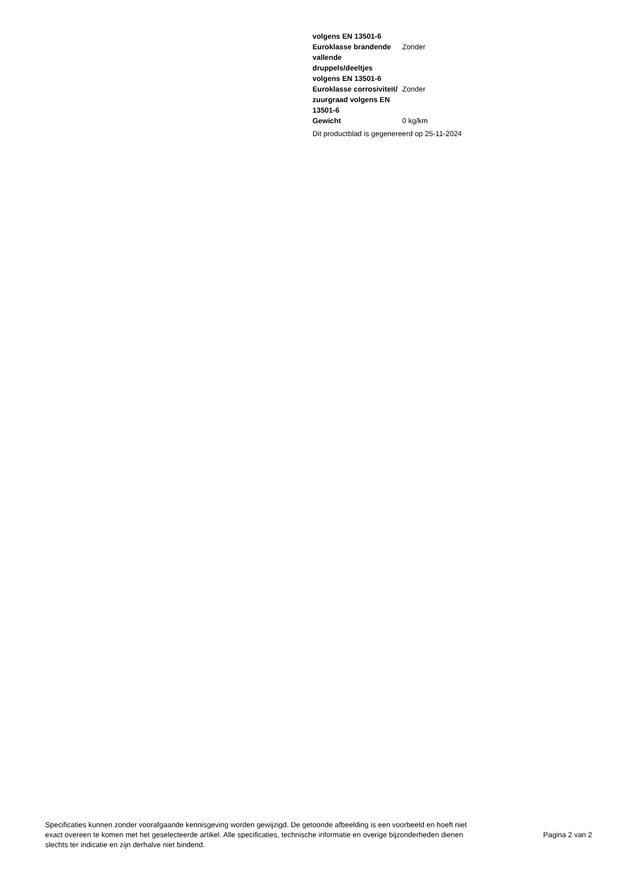| volgens EN 13501-6 | |
| Euroklasse brandende vallende druppels/deeltjes volgens EN 13501-6 | Zonder |
| Euroklasse corrosiviteit/ zuurgraad volgens EN 13501-6 | Zonder |
| Gewicht | 0 kg/km |
Dit productblad is gegenereerd op 25-11-2024
Specificaties kunnen zonder voorafgaande kennisgeving worden gewijzigd. De getoonde afbeelding is een voorbeeld en hoeft niet exact overeen te komen met het geselecteerde artikel. Alle specificaties, technische informatie en overige bijzonderheden dienen slechts ter indicatie en zijn derhalve niet bindend.
Pagina 2 van 2